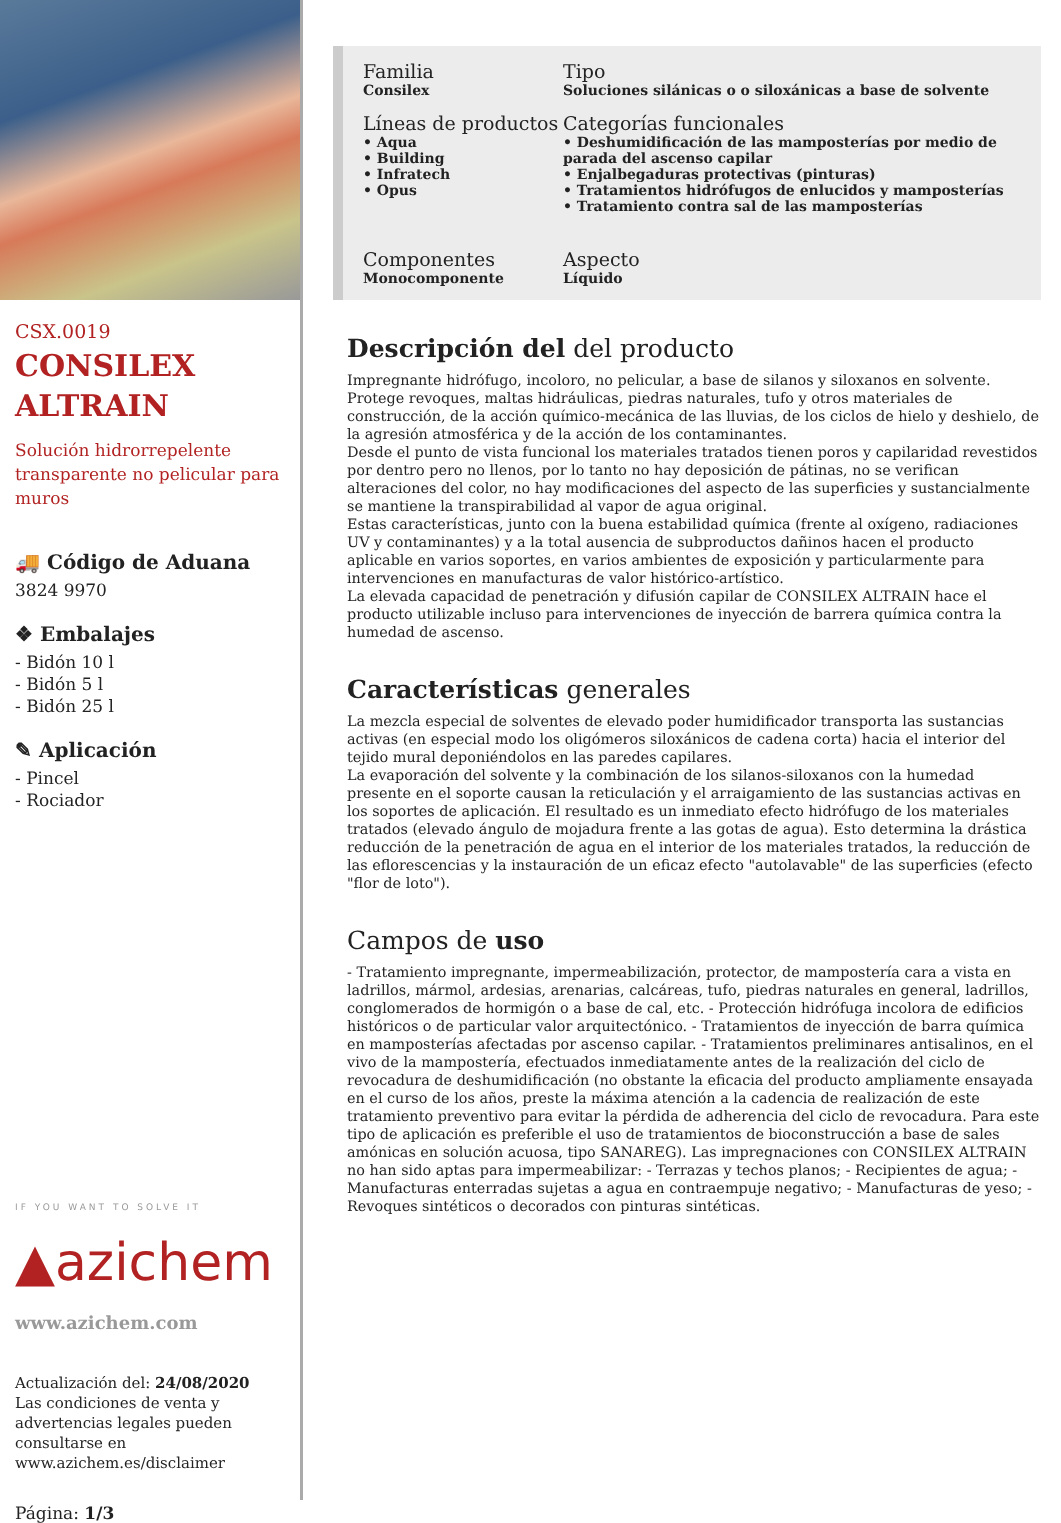CSX.0019
CONSILEX
ALTRAIN
Solución hidrorrepelente transparente no pelicular para muros
🚚 Código de Aduana
3824 9970
❖ Embalajes
- Bidón 10 l
- Bidón 5 l
- Bidón 25 l
✎ Aplicación
- Pincel
- Rociador
IF YOU WANT TO SOLVE IT
▲azichem
www.azichem.com
Actualización del: 24/08/2020
Las condiciones de venta y advertencias legales pueden consultarse en www.azichem.es/disclaimer
Página: 1/3
Familia
Consilex
Tipo
Soluciones silánicas o o siloxánicas a base de solvente
Líneas de productos
• Aqua
• Building
• Infratech
• Opus
Categorías funcionales
• Deshumidificación de las mamposterías por medio de parada del ascenso capilar
• Enjalbegaduras protectivas (pinturas)
• Tratamientos hidrófugos de enlucidos y mamposterías
• Tratamiento contra sal de las mamposterías
Componentes
Monocomponente
Aspecto
Líquido
Descripción del del producto
Impregnante hidrófugo, incoloro, no pelicular, a base de silanos y siloxanos en solvente.
Protege revoques, maltas hidráulicas, piedras naturales, tufo y otros materiales de construcción, de la acción químico-mecánica de las lluvias, de los ciclos de hielo y deshielo, de la agresión atmosférica y de la acción de los contaminantes.
Desde el punto de vista funcional los materiales tratados tienen poros y capilaridad revestidos por dentro pero no llenos, por lo tanto no hay deposición de pátinas, no se verifican alteraciones del color, no hay modificaciones del aspecto de las superficies y sustancialmente se mantiene la transpirabilidad al vapor de agua original.
Estas características, junto con la buena estabilidad química (frente al oxígeno, radiaciones UV y contaminantes) y a la total ausencia de subproductos dañinos hacen el producto aplicable en varios soportes, en varios ambientes de exposición y particularmente para intervenciones en manufacturas de valor histórico-artístico.
La elevada capacidad de penetración y difusión capilar de CONSILEX ALTRAIN hace el producto utilizable incluso para intervenciones de inyección de barrera química contra la humedad de ascenso.
Características generales
La mezcla especial de solventes de elevado poder humidificador transporta las sustancias activas (en especial modo los oligómeros siloxánicos de cadena corta) hacia el interior del tejido mural deponiéndolos en las paredes capilares.
La evaporación del solvente y la combinación de los silanos-siloxanos con la humedad presente en el soporte causan la reticulación y el arraigamiento de las sustancias activas en los soportes de aplicación. El resultado es un inmediato efecto hidrófugo de los materiales tratados (elevado ángulo de mojadura frente a las gotas de agua). Esto determina la drástica reducción de la penetración de agua en el interior de los materiales tratados, la reducción de las eflorescencias y la instauración de un eficaz efecto "autolavable" de las superficies (efecto "flor de loto").
Campos de uso
- Tratamiento impregnante, impermeabilización, protector, de mampostería cara a vista en ladrillos, mármol, ardesias, arenarias, calcáreas, tufo, piedras naturales en general, ladrillos, conglomerados de hormigón o a base de cal, etc. - Protección hidrófuga incolora de edificios históricos o de particular valor arquitectónico. - Tratamientos de inyección de barra química en mamposterías afectadas por ascenso capilar. - Tratamientos preliminares antisalinos, en el vivo de la mampostería, efectuados inmediatamente antes de la realización del ciclo de revocadura de deshumidificación (no obstante la eficacia del producto ampliamente ensayada en el curso de los años, preste la máxima atención a la cadencia de realización de este tratamiento preventivo para evitar la pérdida de adherencia del ciclo de revocadura. Para este tipo de aplicación es preferible el uso de tratamientos de bioconstrucción a base de sales amónicas en solución acuosa, tipo SANAREG). Las impregnaciones con CONSILEX ALTRAIN no han sido aptas para impermeabilizar: - Terrazas y techos planos; - Recipientes de agua; - Manufacturas enterradas sujetas a agua en contraempuje negativo; - Manufacturas de yeso; - Revoques sintéticos o decorados con pinturas sintéticas.